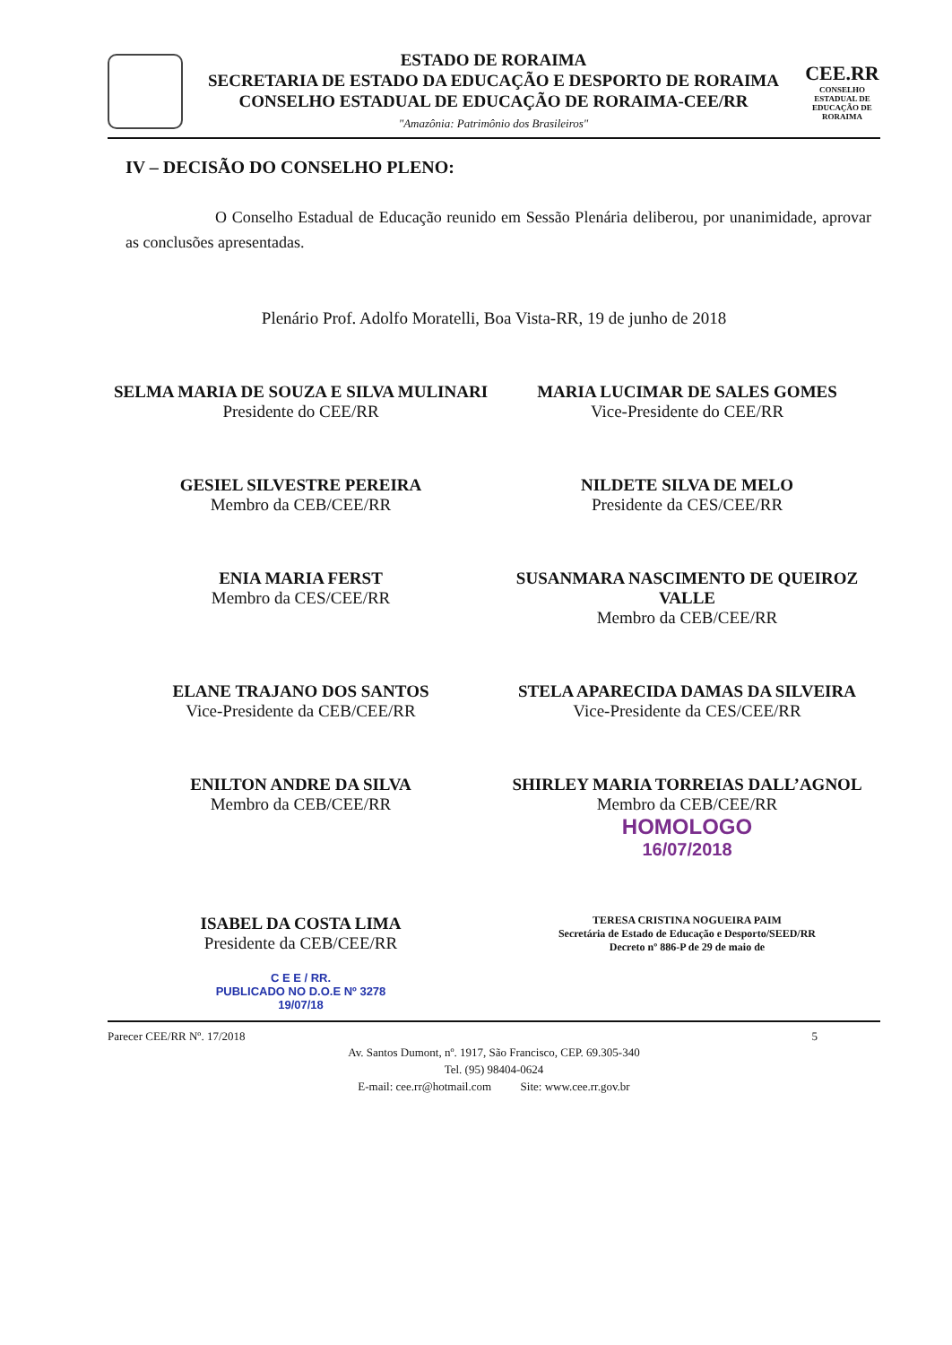ESTADO DE RORAIMA
SECRETARIA DE ESTADO DA EDUCAÇÃO E DESPORTO DE RORAIMA
CONSELHO ESTADUAL DE EDUCAÇÃO DE RORAIMA-CEE/RR
"Amazônia: Patrimônio dos Brasileiros"
CEE.RR
CONSELHO ESTADUAL DE EDUCAÇÃO DE RORAIMA
IV – DECISÃO DO CONSELHO PLENO:
O Conselho Estadual de Educação reunido em Sessão Plenária deliberou, por unanimidade, aprovar as conclusões apresentadas.
Plenário Prof. Adolfo Moratelli, Boa Vista-RR, 19 de junho de 2018
SELMA MARIA DE SOUZA E SILVA MULINARI
Presidente do CEE/RR
MARIA LUCIMAR DE SALES GOMES
Vice-Presidente do CEE/RR
GESIEL SILVESTRE PEREIRA
Membro da CEB/CEE/RR
NILDETE SILVA DE MELO
Presidente da CES/CEE/RR
ENIA MARIA FERST
Membro da CES/CEE/RR
SUSANMARA NASCIMENTO DE QUEIROZ VALLE
Membro da CEB/CEE/RR
ELANE TRAJANO DOS SANTOS
Vice-Presidente da CEB/CEE/RR
STELA APARECIDA DAMAS DA SILVEIRA
Vice-Presidente da CES/CEE/RR
ENILTON ANDRE DA SILVA
Membro da CEB/CEE/RR
SHIRLEY MARIA TORREIAS DALL’AGNOL
Membro da CEB/CEE/RR
HOMOLOGO
16/07/2018
ISABEL DA COSTA LIMA
Presidente da CEB/CEE/RR
C E E / RR.
PUBLICADO NO D.O.E Nº 3278
19/07/18
TERESA CRISTINA NOGUEIRA PAIM
Secretária de Estado de Educação e Desporto/SEED/RR
Decreto nº 886-P de 29 de maio de
Parecer CEE/RR Nº. 17/2018 5
Av. Santos Dumont, nº. 1917, São Francisco, CEP. 69.305-340
Tel. (95) 98404-0624
E-mail: cee.rr@hotmail.com Site: www.cee.rr.gov.br